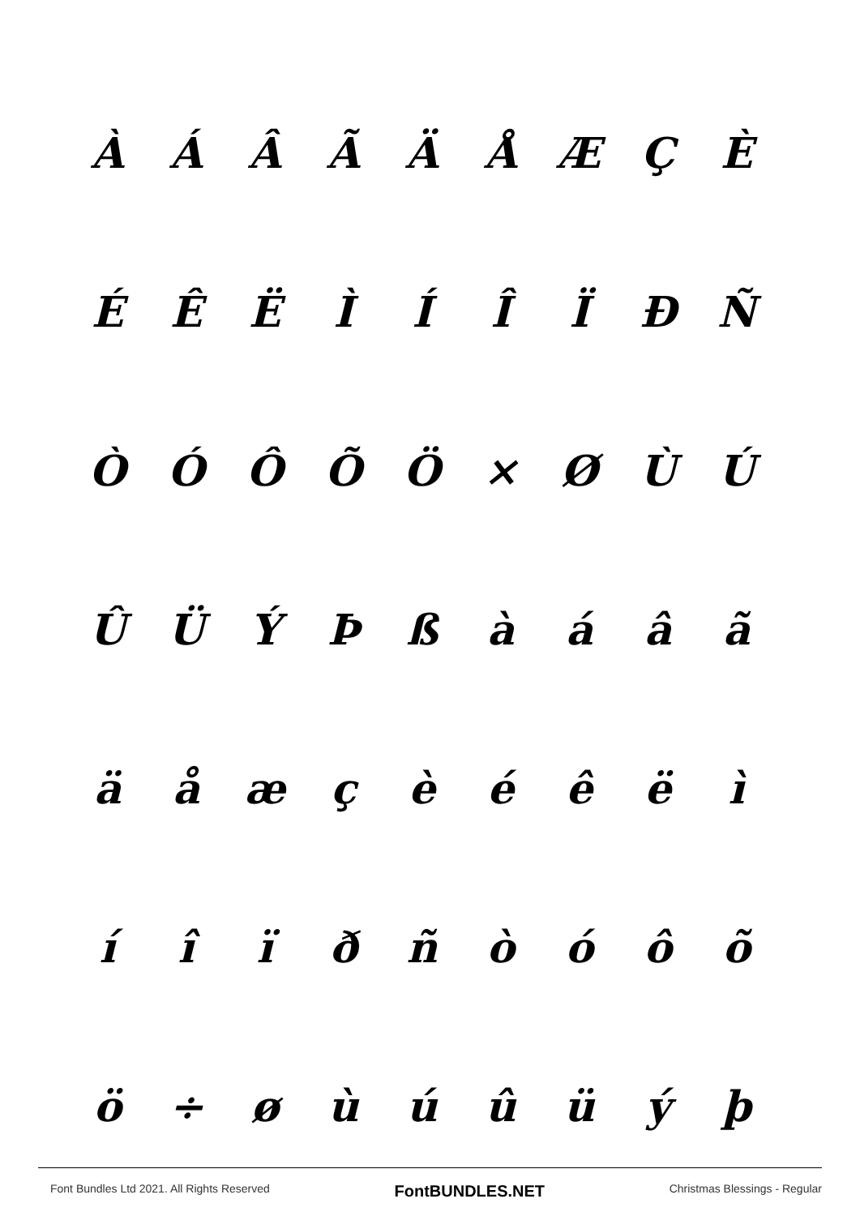| À | Á | Â | Ã | Ä | Å | Æ | Ç | È |
| É | Ê | Ë | Ì | Í | Î | Ï | Ð | Ñ |
| Ò | Ó | Ô | Õ | Ö | × | Ø | Ù | Ú |
| Û | Ü | Ý | Þ | ß | à | á | â | ã |
| ä | å | æ | ç | è | é | ê | ë | ì |
| í | î | ï | ð | ñ | ò | ó | ô | õ |
| ö | ÷ | ø | ù | ú | û | ü | ý | þ |
Font Bundles Ltd 2021. All Rights Reserved FontBUNDLES.NET Christmas Blessings - Regular